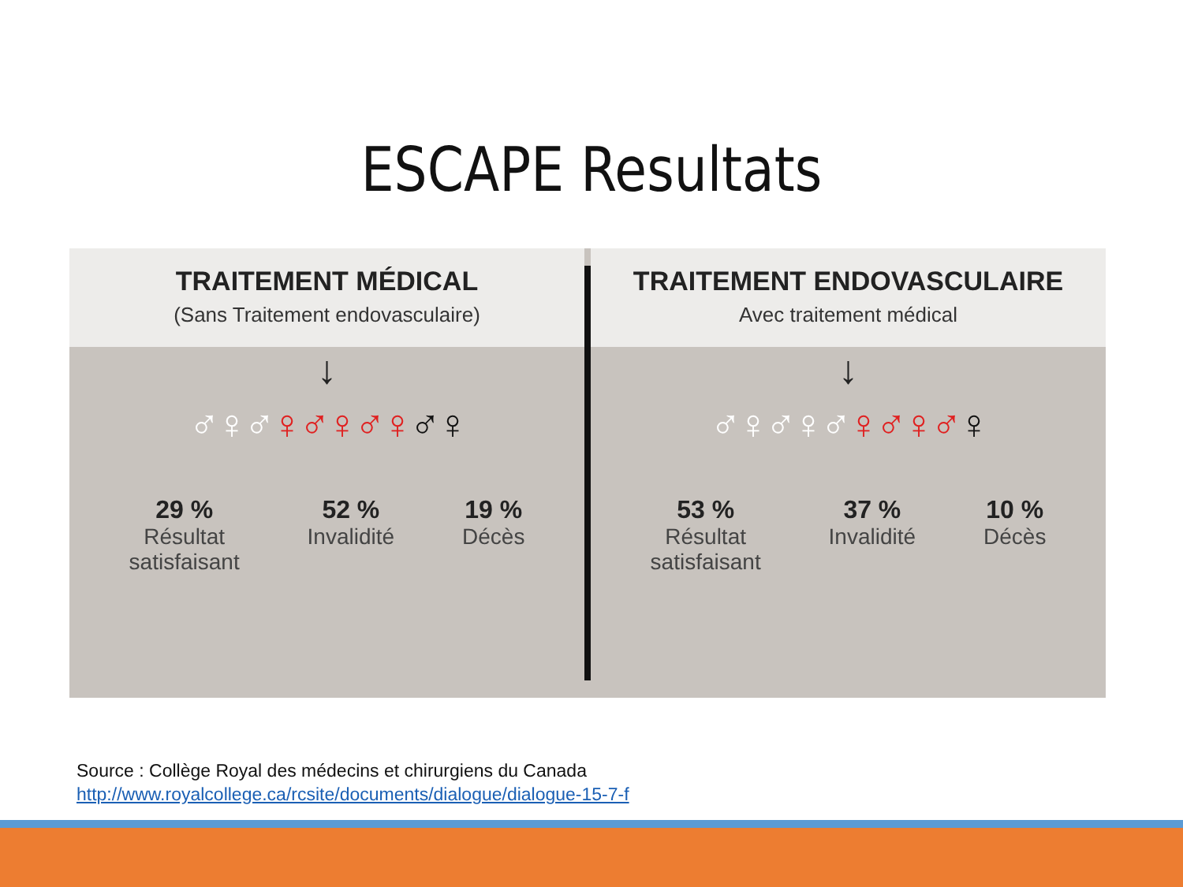ESCAPE Resultats
TRAITEMENT MÉDICAL
(Sans Traitement endovasculaire)
↓
♂♀♂♀♂♀♂♀♂♀
29 %
Résultat
satisfaisant
52 %
Invalidité
19 %
Décès
TRAITEMENT ENDOVASCULAIRE
Avec traitement médical
↓
♂♀♂♀♂♀♂♀♂♀
53 %
Résultat
satisfaisant
37 %
Invalidité
10 %
Décès
Source : Collège Royal des médecins et chirurgiens du Canada
http://www.royalcollege.ca/rcsite/documents/dialogue/dialogue-15-7-f